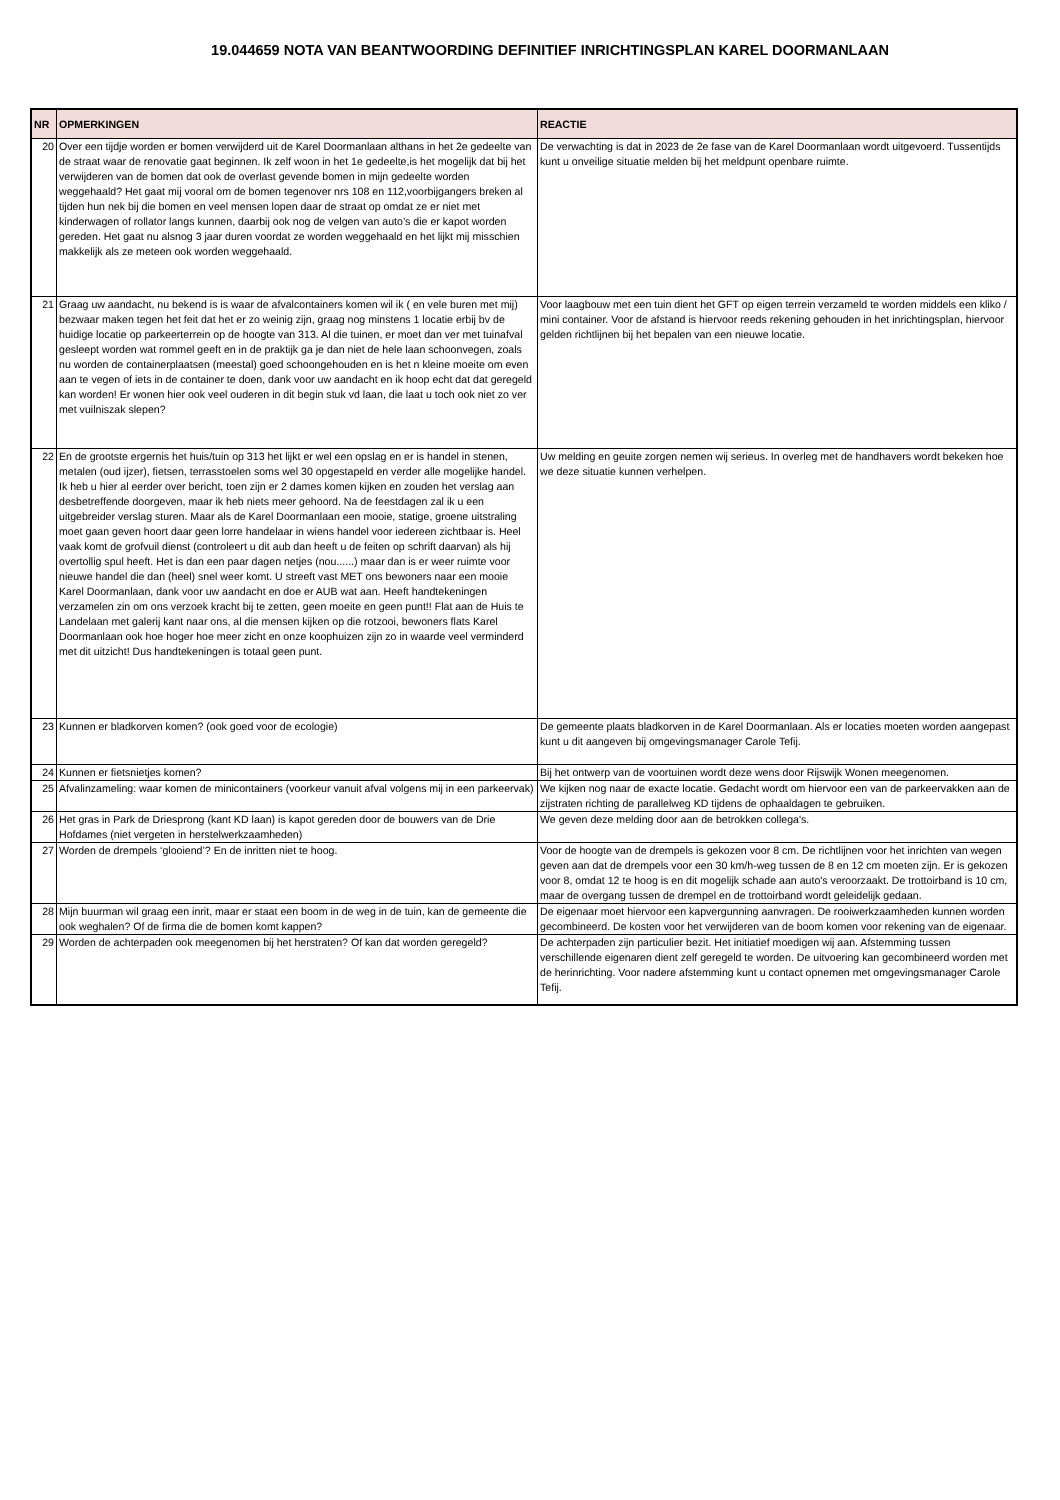19.044659 NOTA VAN BEANTWOORDING DEFINITIEF INRICHTINGSPLAN KAREL DOORMANLAAN
| NR | OPMERKINGEN | REACTIE |
| --- | --- | --- |
| 20 | Over een tijdje worden er bomen verwijderd uit de Karel Doormanlaan althans in het 2e gedeelte van de straat waar de renovatie gaat beginnen. Ik zelf woon in het 1e gedeelte,is het mogelijk dat bij het verwijderen van de bomen dat ook de overlast gevende bomen in mijn gedeelte worden weggehaald? Het gaat mij vooral om de bomen tegenover nrs 108 en 112,voorbijgangers breken al tijden hun nek bij die bomen en veel mensen lopen daar de straat op omdat ze er niet met kinderwagen of rollator langs kunnen, daarbij ook nog de velgen van auto’s die er kapot worden gereden. Het gaat nu alsnog 3 jaar duren voordat ze worden weggehaald en het lijkt mij misschien makkelijk als ze meteen ook worden weggehaald. | De verwachting is dat in 2023 de 2e fase van de Karel Doormanlaan wordt uitgevoerd. Tussentijds kunt u onveilige situatie melden bij het meldpunt openbare ruimte. |
| 21 | Graag uw aandacht, nu bekend is is waar de afvalcontainers komen wil ik ( en vele buren met mij) bezwaar maken tegen het feit dat het er zo weinig zijn, graag nog minstens 1 locatie erbij bv de huidige locatie op parkeerterrein op de hoogte van 313. Al die tuinen, er moet dan ver met tuinafval gesleept worden wat rommel geeft en in de praktijk ga je dan niet de hele laan schoonvegen, zoals nu worden de containerplaatsen (meestal) goed schoongehouden en is het n kleine moeite om even aan te vegen of iets in de container te doen, dank voor uw aandacht en ik hoop echt dat dat geregeld kan worden! Er wonen hier ook veel ouderen in dit begin stuk vd laan, die laat u toch ook niet zo ver met vuilniszak slepen? | Voor laagbouw met een tuin dient het GFT op eigen terrein verzameld te worden middels een kliko / mini container. Voor de afstand is hiervoor reeds rekening gehouden in het inrichtingsplan, hiervoor gelden richtlijnen bij het bepalen van een nieuwe locatie. |
| 22 | En de grootste ergernis het huis/tuin op 313 het lijkt er wel een opslag en er is handel in stenen, metalen (oud ijzer), fietsen, terrasstoelen soms wel 30 opgestapeld en verder alle mogelijke handel. Ik heb u hier al eerder over bericht, toen zijn er 2 dames komen kijken en zouden het verslag aan desbetreffende doorgeven, maar ik heb niets meer gehoord. Na de feestdagen zal ik u een uitgebreider verslag sturen. Maar als de Karel Doormanlaan een mooie, statige, groene uitstraling moet gaan geven hoort daar geen lorre handelaar in wiens handel voor iedereen zichtbaar is. Heel vaak komt de grofvuil dienst (controleert u dit aub dan heeft u de feiten op schrift daarvan) als hij overtollig spul heeft. Het is dan een paar dagen netjes (nou......) maar dan is er weer ruimte voor nieuwe handel die dan (heel) snel weer komt. U streeft vast MET ons bewoners naar een mooie Karel Doormanlaan, dank voor uw aandacht en doe er AUB wat aan. Heeft handtekeningen verzamelen zin om ons verzoek kracht bij te zetten, geen moeite en geen punt!! Flat aan de Huis te Landelaan met galerij kant naar ons, al die mensen kijken op die rotzooi, bewoners flats Karel Doormanlaan ook hoe hoger hoe meer zicht en onze koophuizen zijn zo in waarde veel verminderd met dit uitzicht! Dus handtekeningen is totaal geen punt. | Uw melding en geuite zorgen nemen wij serieus. In overleg met de handhavers wordt bekeken hoe we deze situatie kunnen verhelpen. |
| 23 | Kunnen er bladkorven komen? (ook goed voor de ecologie) | De gemeente plaats bladkorven in de Karel Doormanlaan. Als er locaties moeten worden aangepast kunt u dit aangeven bij omgevingsmanager Carole Tefij. |
| 24 | Kunnen er fietsnietjes komen? | Bij het ontwerp van de voortuinen wordt deze wens door Rijswijk Wonen meegenomen. |
| 25 | Afvalinzameling: waar komen de minicontainers (voorkeur vanuit afval volgens mij in een parkeervak) | We kijken nog naar de exacte locatie. Gedacht wordt om hiervoor een van de parkeervakken aan de zijstraten richting de parallelweg KD tijdens de ophaaldagen te gebruiken. |
| 26 | Het gras in Park de Driesprong (kant KD laan) is kapot gereden door de bouwers van de Drie Hofdames (niet vergeten in herstelwerkzaamheden) | We geven deze melding door aan de betrokken collega's. |
| 27 | Worden de drempels ‘glooiend’? En de inritten niet te hoog. | Voor de hoogte van de drempels is gekozen voor 8 cm. De richtlijnen voor het inrichten van wegen geven aan dat de drempels voor een 30 km/h-weg tussen de 8 en 12 cm moeten zijn. Er is gekozen voor 8, omdat 12 te hoog is en dit mogelijk schade aan auto's veroorzaakt. De trottoirband is 10 cm, maar de overgang tussen de drempel en de trottoirband wordt geleidelijk gedaan. |
| 28 | Mijn buurman wil graag een inrit, maar er staat een boom in de weg in de tuin, kan de gemeente die ook weghalen? Of de firma die de bomen komt kappen? | De eigenaar moet hiervoor een kapvergunning aanvragen. De rooiwerkzaamheden kunnen worden gecombineerd. De kosten voor het verwijderen van de boom komen voor rekening van de eigenaar. |
| 29 | Worden de achterpaden ook meegenomen bij het herstraten? Of kan dat worden geregeld? | De achterpaden zijn particulier bezit. Het initiatief moedigen wij aan. Afstemming tussen verschillende eigenaren dient zelf geregeld te worden. De uitvoering kan gecombineerd worden met de herinrichting. Voor nadere afstemming kunt u contact opnemen met omgevingsmanager Carole Tefij. |